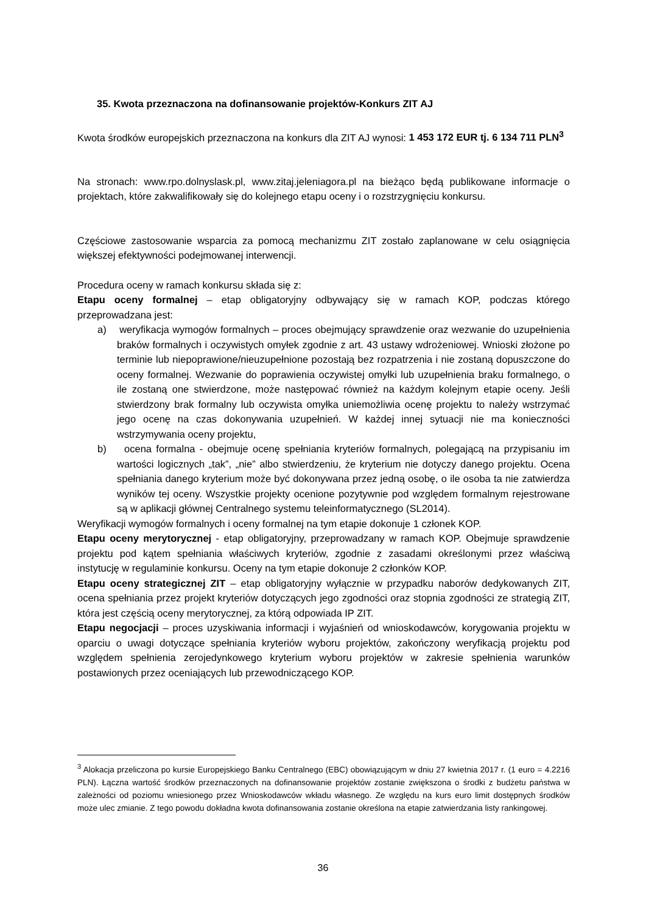35. Kwota przeznaczona na dofinansowanie projektów-Konkurs ZIT AJ
Kwota środków europejskich przeznaczona na konkurs dla ZIT AJ wynosi: 1 453 172 EUR tj. 6 134 711 PLN<sup>3</sup>
Na stronach: www.rpo.dolnyslask.pl, www.zitaj.jeleniagora.pl na bieżąco będą publikowane informacje o projektach, które zakwalifikowały się do kolejnego etapu oceny i o rozstrzygnięciu konkursu.
Częściowe zastosowanie wsparcia za pomocą mechanizmu ZIT zostało zaplanowane w celu osiągnięcia większej efektywności podejmowanej interwencji.
Procedura oceny w ramach konkursu składa się z:
Etapu oceny formalnej – etap obligatoryjny odbywający się w ramach KOP, podczas którego przeprowadzana jest:
a) weryfikacja wymogów formalnych – proces obejmujący sprawdzenie oraz wezwanie do uzupełnienia braków formalnych i oczywistych omyłek zgodnie z art. 43 ustawy wdrożeniowej. Wnioski złożone po terminie lub niepoprawione/nieuzupełnione pozostają bez rozpatrzenia i nie zostaną dopuszczone do oceny formalnej. Wezwanie do poprawienia oczywistej omyłki lub uzupełnienia braku formalnego, o ile zostaną one stwierdzone, może następować również na każdym kolejnym etapie oceny. Jeśli stwierdzony brak formalny lub oczywista omyłka uniemożliwia ocenę projektu to należy wstrzymać jego ocenę na czas dokonywania uzupełnień. W każdej innej sytuacji nie ma konieczności wstrzymywania oceny projektu,
b) ocena formalna - obejmuje ocenę spełniania kryteriów formalnych, polegającą na przypisaniu im wartości logicznych „tak”, „nie” albo stwierdzeniu, że kryterium nie dotyczy danego projektu. Ocena spełniania danego kryterium może być dokonywana przez jedną osobę, o ile osoba ta nie zatwierdza wyników tej oceny. Wszystkie projekty ocenione pozytywnie pod względem formalnym rejestrowane są w aplikacji głównej Centralnego systemu teleinformatycznego (SL2014).
Weryfikacji wymogów formalnych i oceny formalnej na tym etapie dokonuje 1 członek KOP.
Etapu oceny merytorycznej - etap obligatoryjny, przeprowadzany w ramach KOP. Obejmuje sprawdzenie projektu pod kątem spełniania właściwych kryteriów, zgodnie z zasadami określonymi przez właściwą instytucję w regulaminie konkursu. Oceny na tym etapie dokonuje 2 członków KOP.
Etapu oceny strategicznej ZIT – etap obligatoryjny wyłącznie w przypadku naborów dedykowanych ZIT, ocena spełniania przez projekt kryteriów dotyczących jego zgodności oraz stopnia zgodności ze strategią ZIT, która jest częścią oceny merytorycznej, za którą odpowiada IP ZIT.
Etapu negocjacji – proces uzyskiwania informacji i wyjaśnień od wnioskodawców, korygowania projektu w oparciu o uwagi dotyczące spełniania kryteriów wyboru projektów, zakończony weryfikacją projektu pod względem spełnienia zerojedynkowego kryterium wyboru projektów w zakresie spełnienia warunków postawionych przez oceniających lub przewodniczącego KOP.
<sup>3</sup> Alokacja przeliczona po kursie Europejskiego Banku Centralnego (EBC) obowiązującym w dniu 27 kwietnia 2017 r. (1 euro = 4.2216 PLN). Łączna wartość środków przeznaczonych na dofinansowanie projektów zostanie zwiększona o środki z budżetu państwa w zależności od poziomu wniesionego przez Wnioskodawców wkładu własnego. Ze względu na kurs euro limit dostępnych środków może ulec zmianie. Z tego powodu dokładna kwota dofinansowania zostanie określona na etapie zatwierdzania listy rankingowej.
36